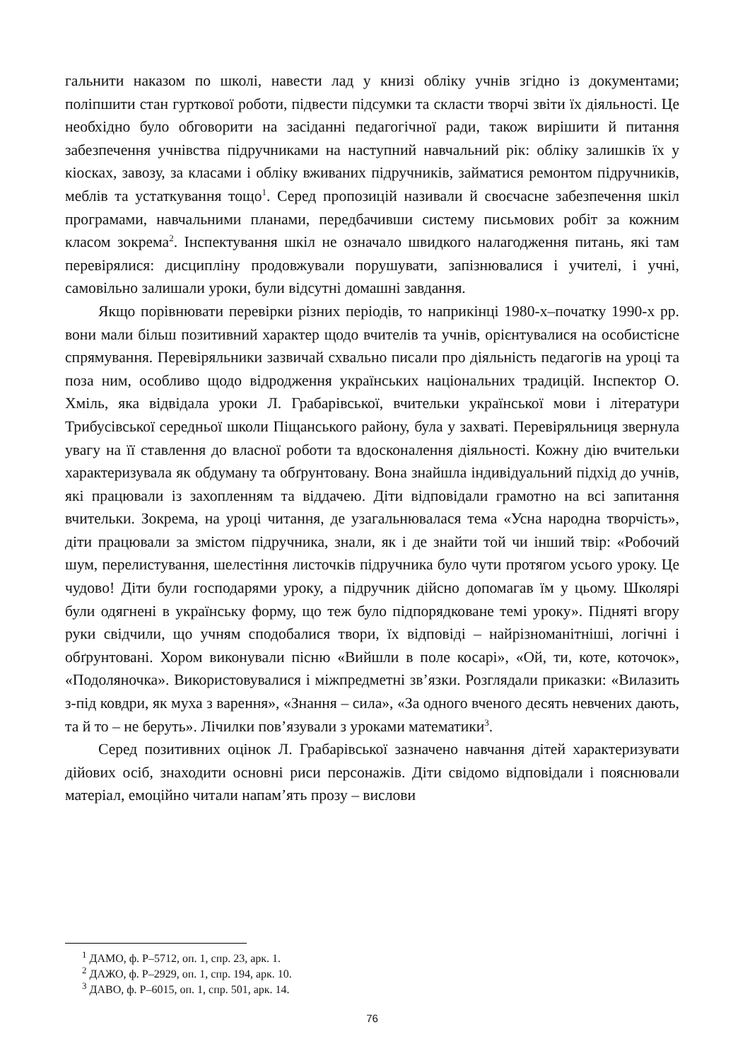гальнити наказом по школі, навести лад у книзі обліку учнів згідно із документами; поліпшити стан гурткової роботи, підвести підсумки та скласти творчі звіти їх діяльності. Це необхідно було обговорити на засіданні педагогічної ради, також вирішити й питання забезпечення учнівства підручниками на наступний навчальний рік: обліку залишків їх у кіосках, завозу, за класами і обліку вживаних підручників, займатися ремонтом підручників, меблів та устаткування тощо<sup>1</sup>. Серед пропозицій називали й своєчасне забезпечення шкіл програмами, навчальними планами, передбачивши систему письмових робіт за кожним класом зокрема<sup>2</sup>. Інспектування шкіл не означало швидкого налагодження питань, які там перевірялися: дисципліну продовжували порушувати, запізнювалися і учителі, і учні, самовільно залишали уроки, були відсутні домашні завдання.
Якщо порівнювати перевірки різних періодів, то наприкінці 1980-х–початку 1990-х рр. вони мали більш позитивний характер щодо вчителів та учнів, орієнтувалися на особистісне спрямування. Перевіряльники зазвичай схвально писали про діяльність педагогів на уроці та поза ним, особливо щодо відродження українських національних традицій. Інспектор О. Хміль, яка відвідала уроки Л. Грабарівської, вчительки української мови і літератури Трибусівської середньої школи Піщанського району, була у захваті. Перевіряльниця звернула увагу на її ставлення до власної роботи та вдосконалення діяльності. Кожну дію вчительки характеризувала як обдуману та обґрунтовану. Вона знайшла індивідуальний підхід до учнів, які працювали із захопленням та віддачею. Діти відповідали грамотно на всі запитання вчительки. Зокрема, на уроці читання, де узагальнювалася тема «Усна народна творчість», діти працювали за змістом підручника, знали, як і де знайти той чи інший твір: «Робочий шум, перелистування, шелестіння листочків підручника було чути протягом усього уроку. Це чудово! Діти були господарями уроку, а підручник дійсно допомагав їм у цьому. Школярі були одягнені в українську форму, що теж було підпорядковане темі уроку». Підняті вгору руки свідчили, що учням сподобалися твори, їх відповіді – найрізноманітніші, логічні і обґрунтовані. Хором виконували пісню «Вийшли в поле косарі», «Ой, ти, коте, коточок», «Подоляночка». Використовувалися і міжпредметні зв’язки. Розглядали приказки: «Вилазить з-під ковдри, як муха з варення», «Знання – сила», «За одного вченого десять невчених дають, та й то – не беруть». Лічилки пов’язували з уроками математики<sup>3</sup>.
Серед позитивних оцінок Л. Грабарівської зазначено навчання дітей характеризувати дійових осіб, знаходити основні риси персонажів. Діти свідомо відповідали і пояснювали матеріал, емоційно читали напам’ять прозу – вислови
<sup>1</sup> ДАМО, ф. Р–5712, оп. 1, спр. 23, арк. 1.
<sup>2</sup> ДАЖО, ф. Р–2929, оп. 1, спр. 194, арк. 10.
<sup>3</sup> ДАВО, ф. Р–6015, оп. 1, спр. 501, арк. 14.
76